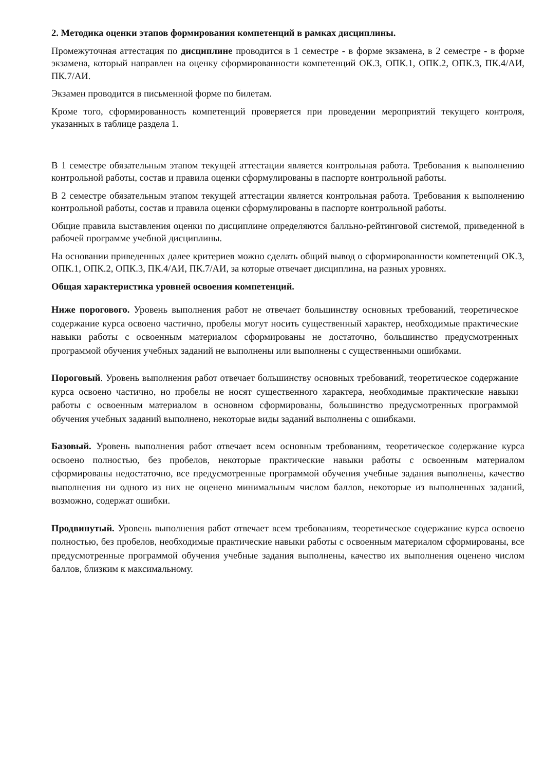2. Методика оценки этапов формирования компетенций в рамках дисциплины.
Промежуточная аттестация по дисциплине проводится в 1 семестре - в форме экзамена, в 2 семестре - в форме экзамена, который направлен на оценку сформированности компетенций ОК.3, ОПК.1, ОПК.2, ОПК.3, ПК.4/АИ, ПК.7/АИ.
Экзамен проводится в письменной форме по билетам.
Кроме того, сформированность компетенций проверяется при проведении мероприятий текущего контроля, указанных в таблице раздела 1.
В 1 семестре обязательным этапом текущей аттестации является контрольная работа. Требования к выполнению контрольной работы, состав и правила оценки сформулированы в паспорте контрольной работы.
В 2 семестре обязательным этапом текущей аттестации является контрольная работа. Требования к выполнению контрольной работы, состав и правила оценки сформулированы в паспорте контрольной работы.
Общие правила выставления оценки по дисциплине определяются балльно-рейтинговой системой, приведенной в рабочей программе учебной дисциплины.
На основании приведенных далее критериев можно сделать общий вывод о сформированности компетенций ОК.3, ОПК.1, ОПК.2, ОПК.3, ПК.4/АИ, ПК.7/АИ, за которые отвечает дисциплина, на разных уровнях.
Общая характеристика уровней освоения компетенций.
Ниже порогового. Уровень выполнения работ не отвечает большинству основных требований, теоретическое содержание курса освоено частично, пробелы могут носить существенный характер, необходимые практические навыки работы с освоенным материалом сформированы не достаточно, большинство предусмотренных программой обучения учебных заданий не выполнены или выполнены с существенными ошибками.
Пороговый. Уровень выполнения работ отвечает большинству основных требований, теоретическое содержание курса освоено частично, но пробелы не носят существенного характера, необходимые практические навыки работы с освоенным материалом в основном сформированы, большинство предусмотренных программой обучения учебных заданий выполнено, некоторые виды заданий выполнены с ошибками.
Базовый. Уровень выполнения работ отвечает всем основным требованиям, теоретическое содержание курса освоено полностью, без пробелов, некоторые практические навыки работы с освоенным материалом сформированы недостаточно, все предусмотренные программой обучения учебные задания выполнены, качество выполнения ни одного из них не оценено минимальным числом баллов, некоторые из выполненных заданий, возможно, содержат ошибки.
Продвинутый. Уровень выполнения работ отвечает всем требованиям, теоретическое содержание курса освоено полностью, без пробелов, необходимые практические навыки работы с освоенным материалом сформированы, все предусмотренные программой обучения учебные задания выполнены, качество их выполнения оценено числом баллов, близким к максимальному.